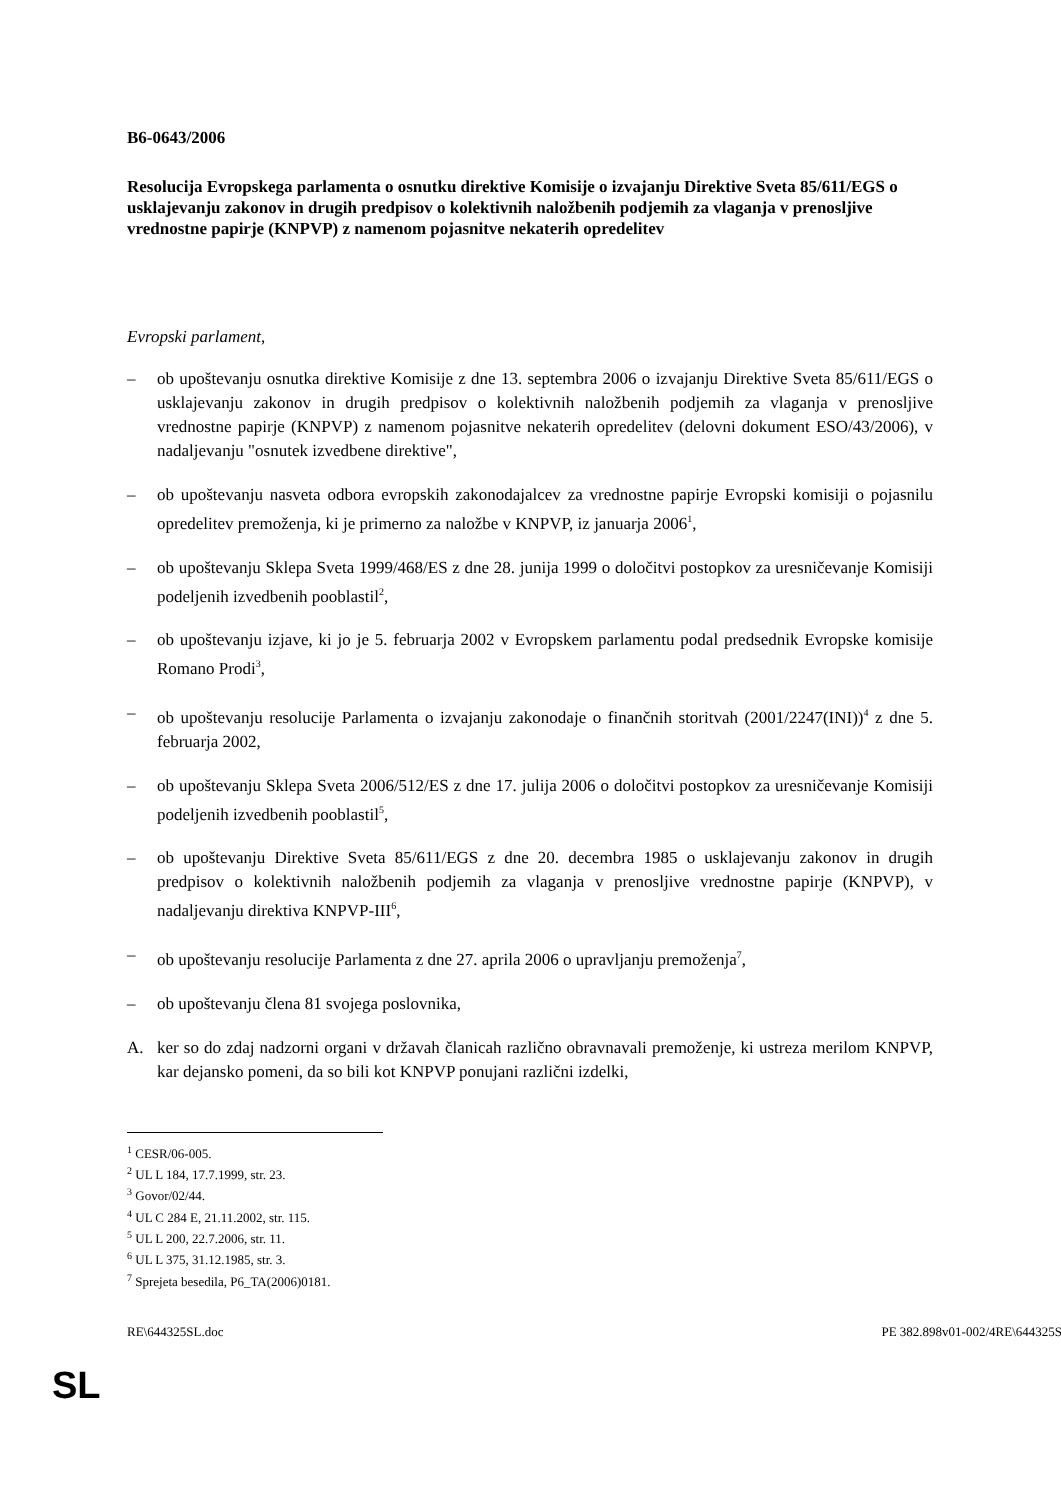B6-0643/2006
Resolucija Evropskega parlamenta o osnutku direktive Komisije o izvajanju Direktive Sveta 85/611/EGS o usklajevanju zakonov in drugih predpisov o kolektivnih naložbenih podjemih za vlaganja v prenosljive vrednostne papirje (KNPVP) z namenom pojasnitve nekaterih opredelitev
Evropski parlament,
– ob upoštevanju osnutka direktive Komisije z dne 13. septembra 2006 o izvajanju Direktive Sveta 85/611/EGS o usklajevanju zakonov in drugih predpisov o kolektivnih naložbenih podjemih za vlaganja v prenosljive vrednostne papirje (KNPVP) z namenom pojasnitve nekaterih opredelitev (delovni dokument ESO/43/2006), v nadaljevanju "osnutek izvedbene direktive",
– ob upoštevanju nasveta odbora evropskih zakonodajalcev za vrednostne papirje Evropski komisiji o pojasnilu opredelitev premoženja, ki je primerno za naložbe v KNPVP, iz januarja 2006<sup>1</sup>,
– ob upoštevanju Sklepa Sveta 1999/468/ES z dne 28. junija 1999 o določitvi postopkov za uresničevanje Komisiji podeljenih izvedbenih pooblastil<sup>2</sup>,
– ob upoštevanju izjave, ki jo je 5. februarja 2002 v Evropskem parlamentu podal predsednik Evropske komisije Romano Prodi<sup>3</sup>,
– ob upoštevanju resolucije Parlamenta o izvajanju zakonodaje o finančnih storitvah (2001/2247(INI))<sup>4</sup> z dne 5. februarja 2002,
– ob upoštevanju Sklepa Sveta 2006/512/ES z dne 17. julija 2006 o določitvi postopkov za uresničevanje Komisiji podeljenih izvedbenih pooblastil<sup>5</sup>,
– ob upoštevanju Direktive Sveta 85/611/EGS z dne 20. decembra 1985 o usklajevanju zakonov in drugih predpisov o kolektivnih naložbenih podjemih za vlaganja v prenosljive vrednostne papirje (KNPVP), v nadaljevanju direktiva KNPVP-III<sup>6</sup>,
– ob upoštevanju resolucije Parlamenta z dne 27. aprila 2006 o upravljanju premoženja<sup>7</sup>,
– ob upoštevanju člena 81 svojega poslovnika,
A. ker so do zdaj nadzorni organi v državah članicah različno obravnavali premoženje, ki ustreza merilom KNPVP, kar dejansko pomeni, da so bili kot KNPVP ponujani različni izdelki,
<sup>1</sup> CESR/06-005.
<sup>2</sup> UL L 184, 17.7.1999, str. 23.
<sup>3</sup> Govor/02/44.
<sup>4</sup> UL C 284 E, 21.11.2002, str. 115.
<sup>5</sup> UL L 200, 22.7.2006, str. 11.
<sup>6</sup> UL L 375, 31.12.1985, str. 3.
<sup>7</sup> Sprejeta besedila, P6_TA(2006)0181.
RE\644325SL.doc PE 382.898v01-002/4RE\644325S
SL